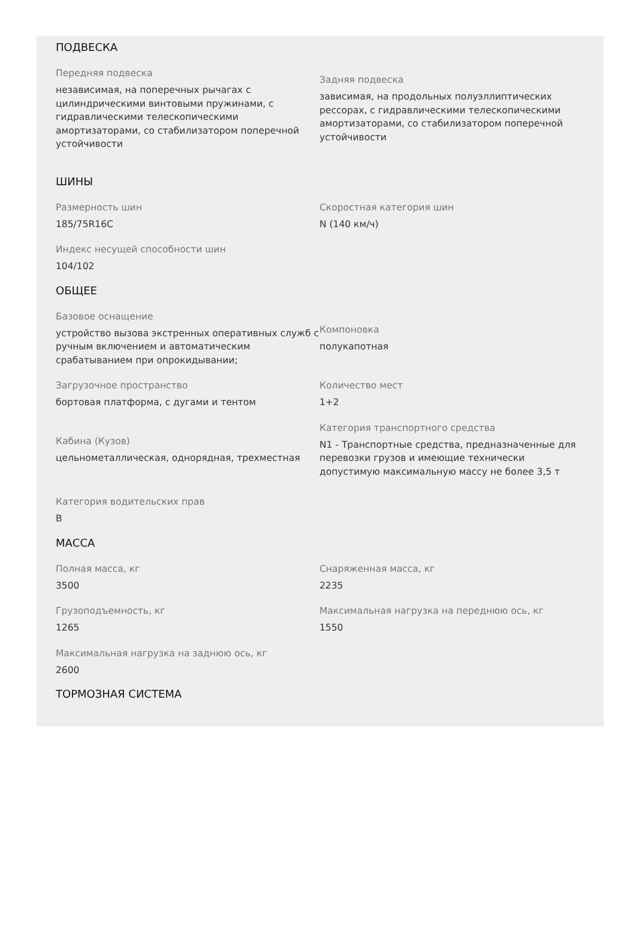ПОДВЕСКА
Передняя подвеска
независимая, на поперечных рычагах с цилиндрическими винтовыми пружинами, с гидравлическими телескопическими амортизаторами, со стабилизатором поперечной устойчивости
Задняя подвеска
зависимая, на продольных полуэллиптических рессорах, с гидравлическими телескопическими амортизаторами, со стабилизатором поперечной устойчивости
ШИНЫ
Размерность шин
185/75R16C
Скоростная категория шин
N (140 км/ч)
Индекс несущей способности шин
104/102
ОБЩЕЕ
Базовое оснащение
устройство вызова экстренных оперативных служб с ручным включением и автоматическим срабатыванием при опрокидывании;
Компоновка
полукапотная
Загрузочное пространство
бортовая платформа, с дугами и тентом
Количество мест
1+2
Кабина (Кузов)
цельнометаллическая, однорядная, трехместная
Категория транспортного средства
N1 - Транспортные средства, предназначенные для перевозки грузов и имеющие технически допустимую максимальную массу не более 3,5 т
Категория водительских прав
B
МАССА
Полная масса, кг
3500
Снаряженная масса, кг
2235
Грузоподъемность, кг
1265
Максимальная нагрузка на переднюю ось, кг
1550
Максимальная нагрузка на заднюю ось, кг
2600
ТОРМОЗНАЯ СИСТЕМА